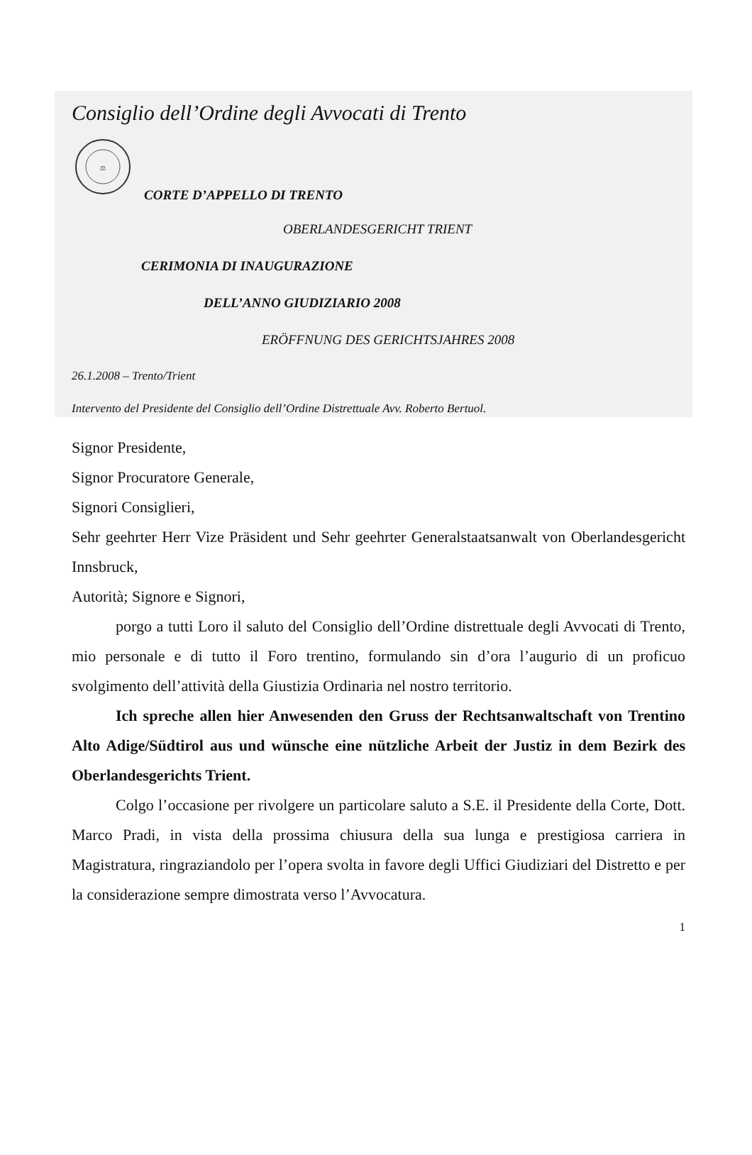Consiglio dell’Ordine degli Avvocati di Trento
⚖
CORTE D’APPELLO DI TRENTO
OBERLANDESGERICHT TRIENT
CERIMONIA DI INAUGURAZIONE
DELL’ANNO GIUDIZIARIO 2008
ERÖFFNUNG DES GERICHTSJAHRES 2008
26.1.2008 – Trento/Trient
Intervento del Presidente del Consiglio dell’Ordine Distrettuale Avv. Roberto Bertuol.
Signor Presidente,
Signor Procuratore Generale,
Signori Consiglieri,
Sehr geehrter Herr Vize Präsident und Sehr geehrter Generalstaatsanwalt von Oberlandesgericht Innsbruck,
Autorità; Signore e Signori,
porgo a tutti Loro il saluto del Consiglio dell’Ordine distrettuale degli Avvocati di Trento, mio personale e di tutto il Foro trentino, formulando sin d’ora l’augurio di un proficuo svolgimento dell’attività della Giustizia Ordinaria nel nostro territorio.
Ich spreche allen hier Anwesenden den Gruss der Rechtsanwaltschaft von Trentino Alto Adige/Südtirol aus und wünsche eine nützliche Arbeit der Justiz in dem Bezirk des Oberlandesgerichts Trient.
Colgo l’occasione per rivolgere un particolare saluto a S.E. il Presidente della Corte, Dott. Marco Pradi, in vista della prossima chiusura della sua lunga e prestigiosa carriera in Magistratura, ringraziandolo per l’opera svolta in favore degli Uffici Giudiziari del Distretto e per la considerazione sempre dimostrata verso l’Avvocatura.
1